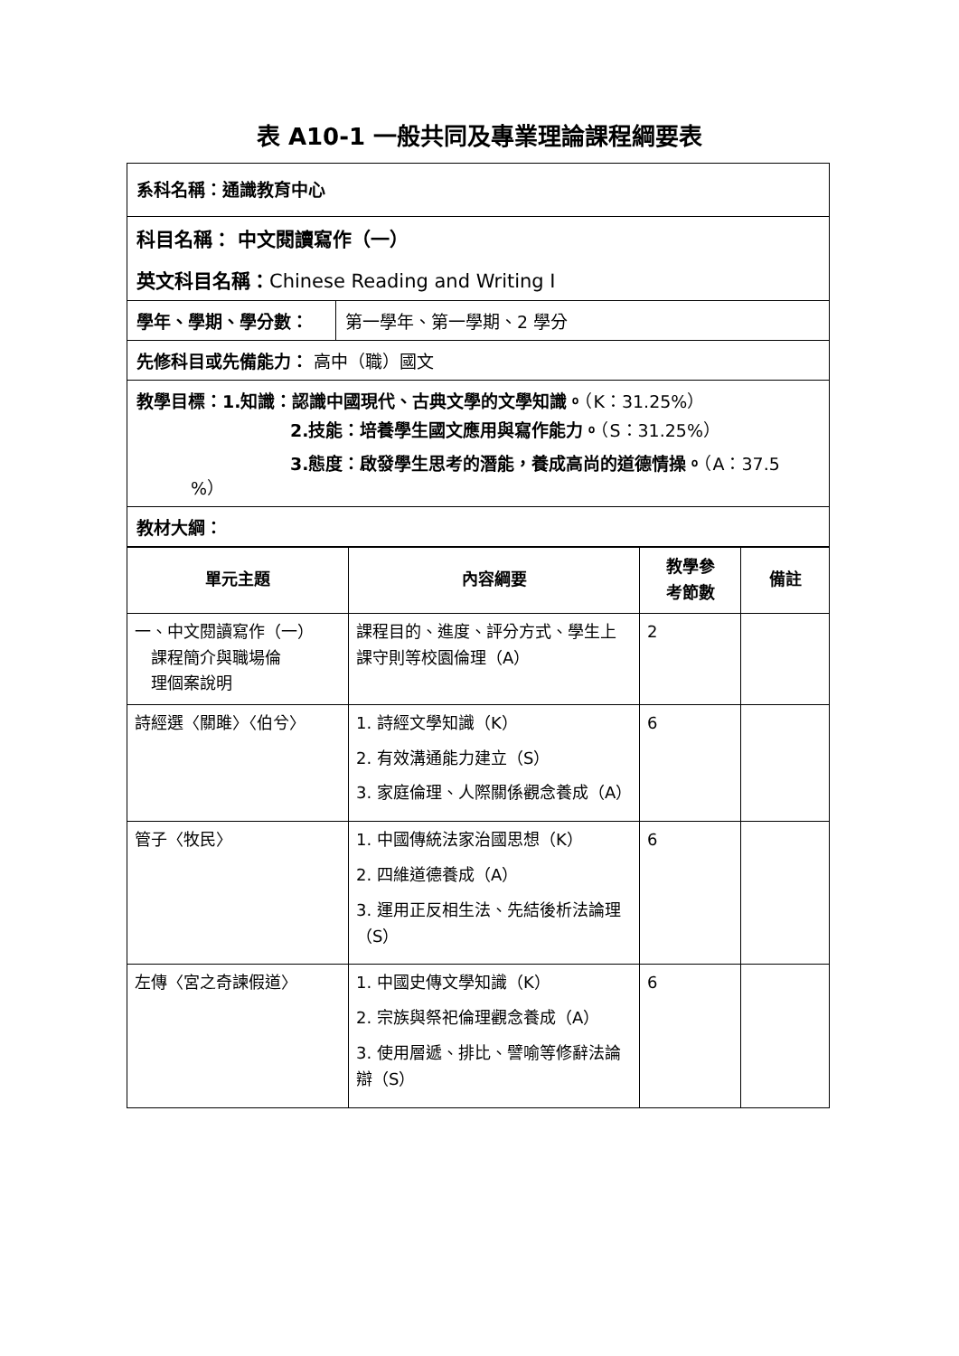表 A10-1 一般共同及專業理論課程綱要表
系科名稱：通識教育中心
科目名稱： 中文閱讀寫作（一）
英文科目名稱：Chinese Reading and Writing I
學年、學期、學分數： 第一學年、第一學期、2 學分
先修科目或先備能力： 高中（職）國文
教學目標：1.知識：認識中國現代、古典文學的文學知識。（K：31.25%）
2.技能：培養學生國文應用與寫作能力。（S：31.25%）
3.態度：啟發學生思考的潛能，養成高尚的道德情操。（A：37.5
%）
教材大綱：
| 單元主題 | 內容綱要 | 教學參 考節數 | 備註 |
| --- | --- | --- | --- |
| 一、中文閱讀寫作（一） 課程簡介與職場倫 理個案說明 | 課程目的、進度、評分方式、學生上課守則等校園倫理（A） | 2 | |
| 詩經選〈關雎〉〈伯兮〉 | 1. 詩經文學知識（K） 2. 有效溝通能力建立（S） 3. 家庭倫理、人際關係觀念養成（A） | 6 | |
| 管子〈牧民〉 | 1. 中國傳統法家治國思想（K） 2. 四維道德養成（A） 3. 運用正反相生法、先結後析法論理（S） | 6 | |
| 左傳〈宮之奇諫假道〉 | 1. 中國史傳文學知識（K） 2. 宗族與祭祀倫理觀念養成（A） 3. 使用層遞、排比、譬喻等修辭法論辯（S） | 6 | |